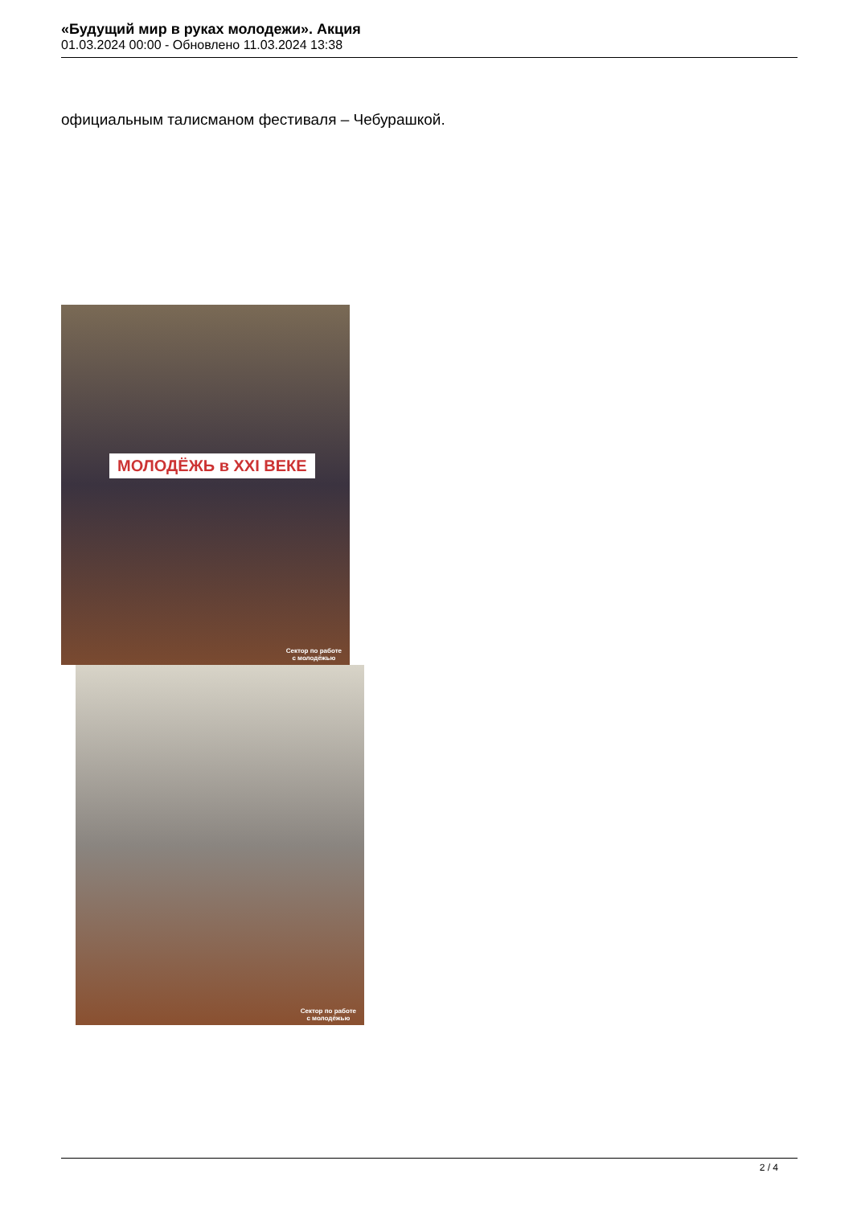«Будущий мир в руках молодежи». Акция
01.03.2024 00:00 - Обновлено 11.03.2024 13:38
официальным талисманом фестиваля – Чебурашкой.
МОЛОДЁЖЬ в XXI ВЕКЕ
Сектор по работе
с молодёжью
Сектор по работе
с молодёжью
2 / 4